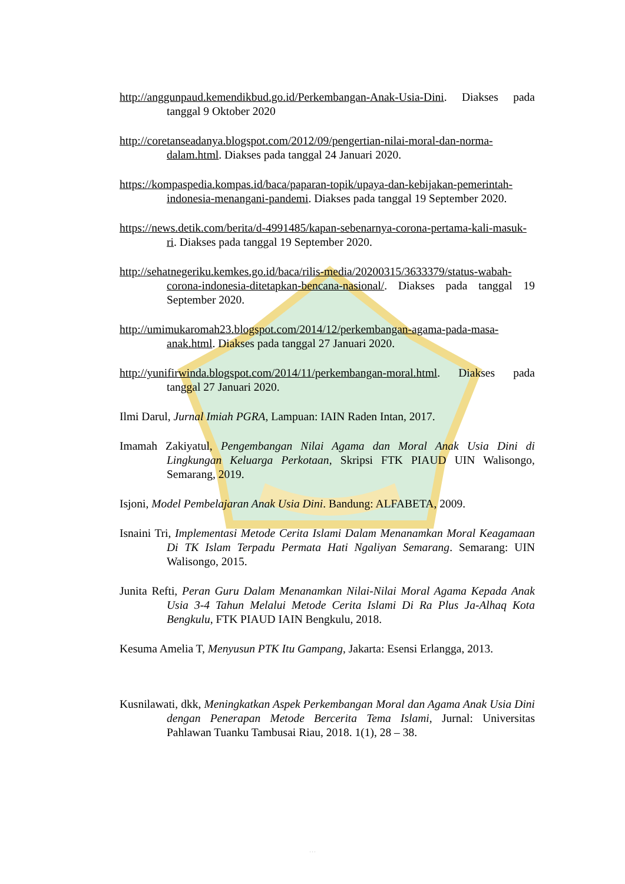http://anggunpaud.kemendikbud.go.id/Perkembangan-Anak-Usia-Dini. Diakses pada tanggal 9 Oktober 2020
http://coretanseadanya.blogspot.com/2012/09/pengertian-nilai-moral-dan-norma-dalam.html. Diakses pada tanggal 24 Januari 2020.
https://kompaspedia.kompas.id/baca/paparan-topik/upaya-dan-kebijakan-pemerintah-indonesia-menangani-pandemi. Diakses pada tanggal 19 September 2020.
https://news.detik.com/berita/d-4991485/kapan-sebenarnya-corona-pertama-kali-masuk-ri. Diakses pada tanggal 19 September 2020.
http://sehatnegeriku.kemkes.go.id/baca/rilis-media/20200315/3633379/status-wabah-corona-indonesia-ditetapkan-bencana-nasional/. Diakses pada tanggal 19 September 2020.
http://umimukaromah23.blogspot.com/2014/12/perkembangan-agama-pada-masa-anak.html. Diakses pada tanggal 27 Januari 2020.
http://yunifirwinda.blogspot.com/2014/11/perkembangan-moral.html. Diakses pada tanggal 27 Januari 2020.
Ilmi Darul, Jurnal Imiah PGRA, Lampuan: IAIN Raden Intan, 2017.
Imamah Zakiyatul, Pengembangan Nilai Agama dan Moral Anak Usia Dini di Lingkungan Keluarga Perkotaan, Skripsi FTK PIAUD UIN Walisongo, Semarang, 2019.
Isjoni, Model Pembelajaran Anak Usia Dini. Bandung: ALFABETA, 2009.
Isnaini Tri, Implementasi Metode Cerita Islami Dalam Menanamkan Moral Keagamaan Di TK Islam Terpadu Permata Hati Ngaliyan Semarang. Semarang: UIN Walisongo, 2015.
Junita Refti, Peran Guru Dalam Menanamkan Nilai-Nilai Moral Agama Kepada Anak Usia 3-4 Tahun Melalui Metode Cerita Islami Di Ra Plus Ja-Alhaq Kota Bengkulu, FTK PIAUD IAIN Bengkulu, 2018.
Kesuma Amelia T, Menyusun PTK Itu Gampang, Jakarta: Esensi Erlangga, 2013.
Kusnilawati, dkk, Meningkatkan Aspek Perkembangan Moral dan Agama Anak Usia Dini dengan Penerapan Metode Bercerita Tema Islami, Jurnal: Universitas Pahlawan Tuanku Tambusai Riau, 2018. 1(1), 28 – 38.
. . .